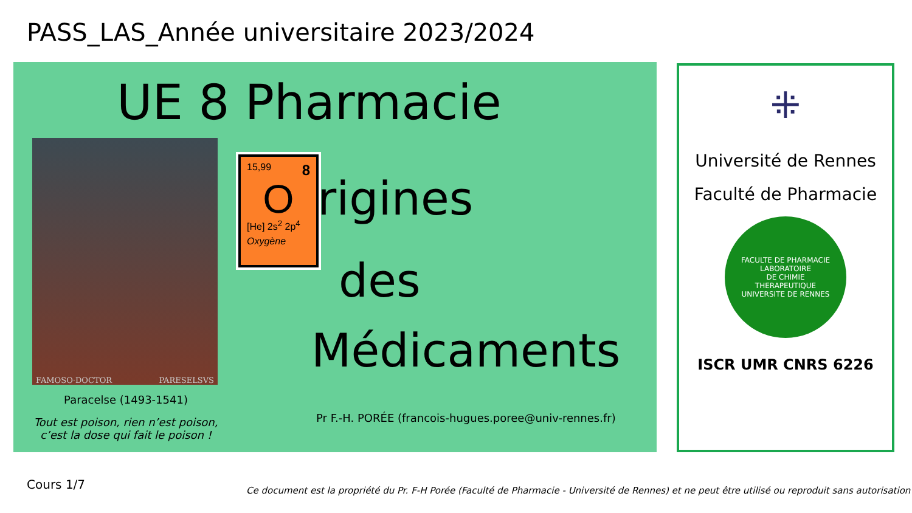PASS_LAS_Année universitaire 2023/2024
UE 8 Pharmacie
FAMOSO·DOCTOR PARESELSVS
Paracelse (1493-1541)
Tout est poison, rien n’est poison,
c’est la dose qui fait le poison !
15,99 8
O
[He] 2s<sup>2</sup> 2p<sup>4</sup>
Oxygène
rigines
des
Médicaments
Pr F.-H. PORÉE (francois-hugues.poree@univ-rennes.fr)
⁜
Université de Rennes
Faculté de Pharmacie
FACULTE DE PHARMACIE
LABORATOIRE
DE CHIMIE
THERAPEUTIQUE
UNIVERSITE DE RENNES
ISCR UMR CNRS 6226
Cours 1/7
Ce document est la propriété du Pr. F-H Porée (Faculté de Pharmacie - Université de Rennes) et ne peut être utilisé ou reproduit sans autorisation